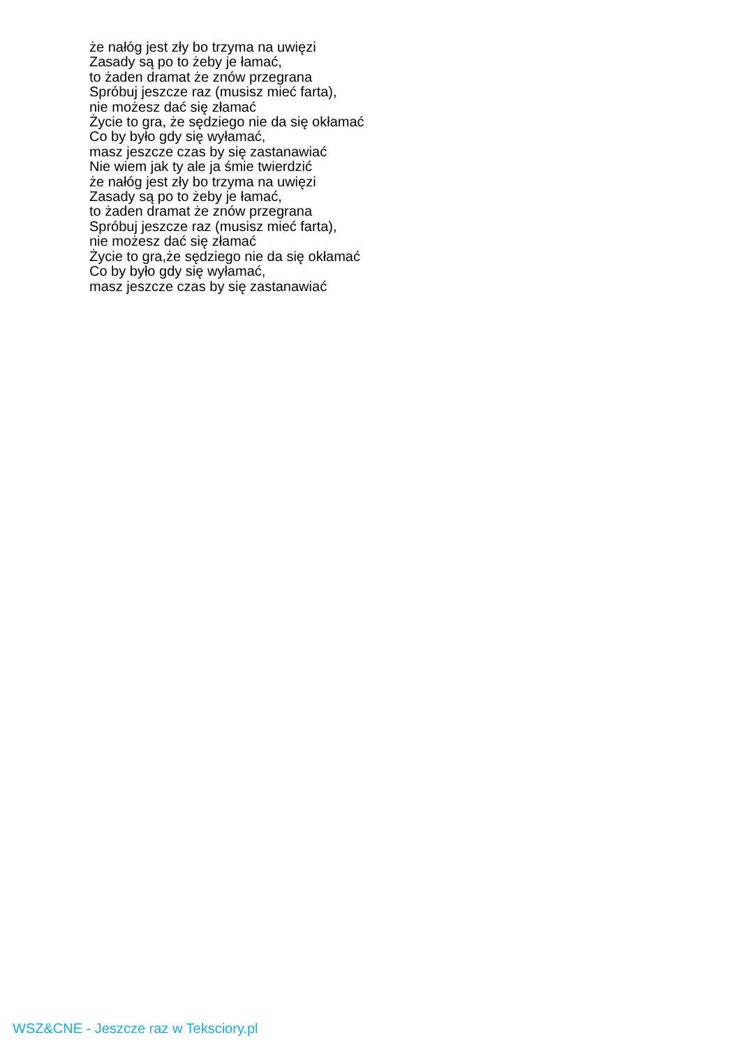że nałóg jest zły bo trzyma na uwięzi
Zasady są po to żeby je łamać,
to żaden dramat że znów przegrana
Spróbuj jeszcze raz (musisz mieć farta),
nie możesz dać się złamać
Życie to gra, że sędziego nie da się okłamać
Co by było gdy się wyłamać,
masz jeszcze czas by się zastanawiać
Nie wiem jak ty ale ja śmie twierdzić
że nałóg jest zły bo trzyma na uwięzi
Zasady są po to żeby je łamać,
to żaden dramat że znów przegrana
Spróbuj jeszcze raz (musisz mieć farta),
nie możesz dać się złamać
Życie to gra,że sędziego nie da się okłamać
Co by było gdy się wyłamać,
masz jeszcze czas by się zastanawiać
WSZ&CNE - Jeszcze raz w Teksciory.pl